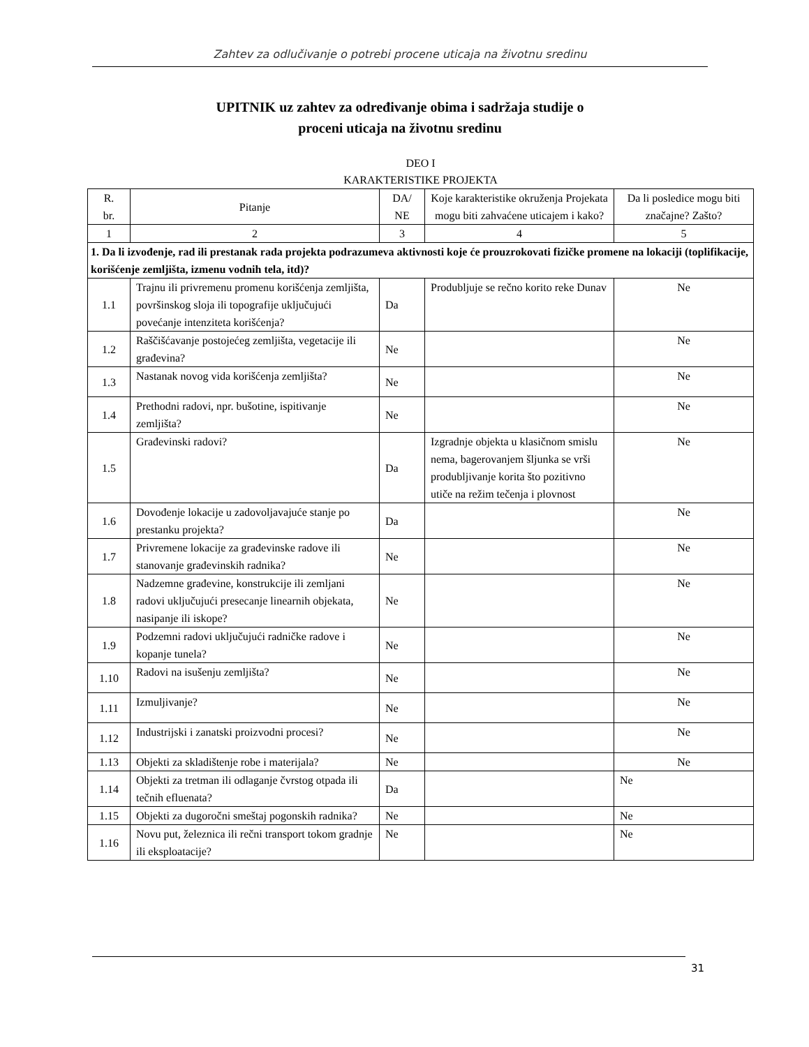Zahtev za odlučivanje o potrebi procene uticaja na životnu sredinu
UPITNIK uz zahtev za određivanje obima i sadržaja studije o
proceni uticaja na životnu sredinu
DEO I
KARAKTERISTIKE PROJEKTA
| R. br. | Pitanje | DA/ NE | Koje karakteristike okruženja Projekata mogu biti zahvaćene uticajem i kako? | Da li posledice mogu biti značajne? Zašto? |
| --- | --- | --- | --- | --- |
| 1 | 2 | 3 | 4 | 5 |
| 1. Da li izvođenje, rad ili prestanak rada projekta podrazumeva aktivnosti koje će prouzrokovati fizičke promene na lokaciji (toplifikacije, korišćenje zemljišta, izmenu vodnih tela, itd)? | | | | |
| 1.1 | Trajnu ili privremenu promenu korišćenja zemljišta, površinskog sloja ili topografije uključujući povećanje intenziteta korišćenja? | Da | Produbljuje se rečno korito reke Dunav | Ne |
| 1.2 | Raščišćavanje postojećeg zemljišta, vegetacije ili građevina? | Ne | | Ne |
| 1.3 | Nastanak novog vida korišćenja zemljišta? | Ne | | Ne |
| 1.4 | Prethodni radovi, npr. bušotine, ispitivanje zemljišta? | Ne | | Ne |
| 1.5 | Građevinski radovi? | Da | Izgradnje objekta u klasičnom smislu nema, bagerovanjem šljunka se vrši produbljivanje korita što pozitivno utiče na režim tečenja i plovnost | Ne |
| 1.6 | Dovođenje lokacije u zadovoljavajuće stanje po prestanku projekta? | Da | | Ne |
| 1.7 | Privremene lokacije za građevinske radove ili stanovanje građevinskih radnika? | Ne | | Ne |
| 1.8 | Nadzemne građevine, konstrukcije ili zemljani radovi uključujući presecanje linearnih objekata, nasipanje ili iskope? | Ne | | Ne |
| 1.9 | Podzemni radovi uključujući radničke radove i kopanje tunela? | Ne | | Ne |
| 1.10 | Radovi na isušenju zemljišta? | Ne | | Ne |
| 1.11 | Izmuljivanje? | Ne | | Ne |
| 1.12 | Industrijski i zanatski proizvodni procesi? | Ne | | Ne |
| 1.13 | Objekti za skladištenje robe i materijala? | Ne | | Ne |
| 1.14 | Objekti za tretman ili odlaganje čvrstog otpada ili tečnih efluenata? | Da | | Ne |
| 1.15 | Objekti za dugoročni smeštaj pogonskih radnika? | Ne | | Ne |
| 1.16 | Novu put, železnica ili rečni transport tokom gradnje ili eksploatacije? | Ne | | Ne |
31